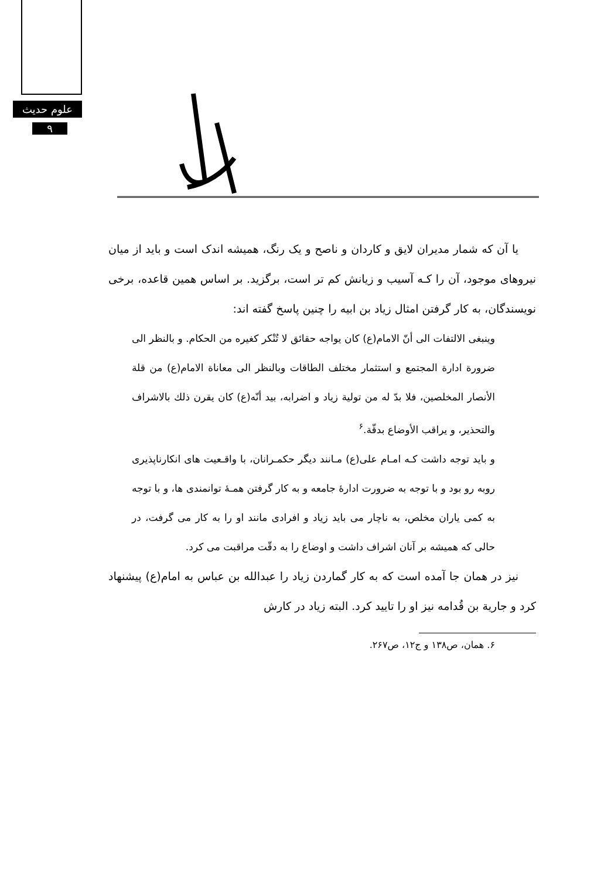علوم حدیث
۹
یا آن که شمار مدیران لایق و کاردان و ناصح و یک رنگ، همیشه اندک است و باید از میان نیروهای موجود، آن را کـه آسیب و زیانش کم تر است، برگزید. بر اساس همین قاعده، برخی نویسندگان، به کار گرفتن امثال زیاد بن ابیه را چنین پاسخ گفته اند:
وینبغی الالتفات الی أنّ الامام(ع) کان یواجه حقائق لا تُنْکر کغیره من الحکام. و بالنظر الی ضرورة ادارة المجتمع و استثمار مختلف الطاقات وبالنظر الی معاناة الامام(ع) من قلة الأنصار المخلصین، فلا بدّ له من تولیة زیاد و اضرابه، بید أنّه(ع) کان یقرن ذلك بالاشراف والتحذیر، و یراقب الأوضاع بدقّة.<sup>۶</sup>
و باید توجه داشت کـه امـام علی(ع) مـانند دیگر حکمـرانان، با واقـعیت های انکارناپذیری روبه رو بود و با توجه به ضرورت ادارهٔ جامعه و به کار گرفتن همـهٔ توانمندی ها، و با توجه به کمی یاران مخلص، به ناچار می باید زیاد و افرادی مانند او را به کار می گرفت، در حالی که همیشه بر آنان اشراف داشت و اوضاع را به دقّت مراقبت می کرد.
نیز در همان جا آمده است که به کار گماردن زیاد را عبدالله بن عباس به امام(ع) پیشنهاد کرد و جاریة بن قُدامه نیز او را تایید کرد. البته زیاد در کارش
۶. همان، ص۱۳۸ و ج۱۲، ص۲۶۷.